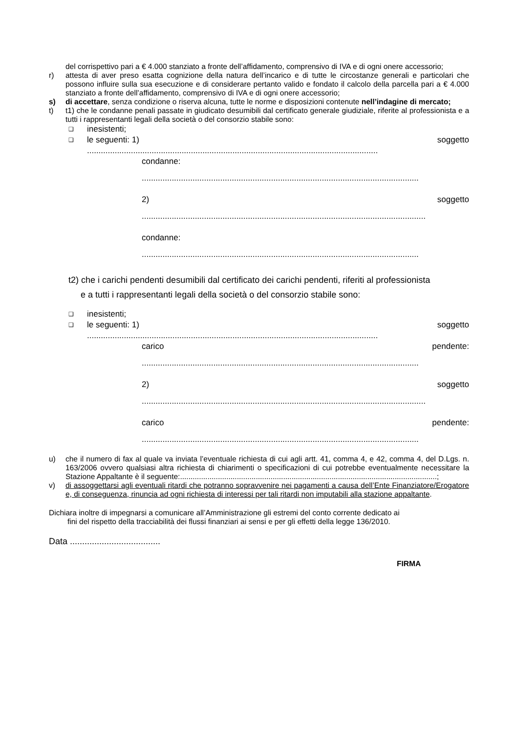del corrispettivo pari a € 4.000 stanziato a fronte dell’affidamento, comprensivo di IVA e di ogni onere accessorio;
r) attesta di aver preso esatta cognizione della natura dell’incarico e di tutte le circostanze generali e particolari che possono influire sulla sua esecuzione e di considerare pertanto valido e fondato il calcolo della parcella pari a € 4.000 stanziato a fronte dell’affidamento, comprensivo di IVA e di ogni onere accessorio;
s) di accettare, senza condizione o riserva alcuna, tutte le norme e disposizioni contenute nell’indagine di mercato;
t) t1) che le condanne penali passate in giudicato desumibili dal certificato generale giudiziale, riferite al professionista e a tutti i rappresentanti legali della società o del consorzio stabile sono:
❑ inesistenti;
❑ le seguenti: 1) soggetto
..............................................................................................................................
condanne:
........................................................................................................................
2) soggetto
...........................................................................................................................
condanne:
........................................................................................................................
t2) che i carichi pendenti desumibili dal certificato dei carichi pendenti, riferiti al professionista
e a tutti i rappresentanti legali della società o del consorzio stabile sono:
❑ inesistenti;
❑ le seguenti: 1) soggetto
..............................................................................................................................
carico pendente:
........................................................................................................................
2) soggetto
...........................................................................................................................
carico pendente:
........................................................................................................................
u) che il numero di fax al quale va inviata l’eventuale richiesta di cui agli artt. 41, comma 4, e 42, comma 4, del D.Lgs. n. 163/2006 ovvero qualsiasi altra richiesta di chiarimenti o specificazioni di cui potrebbe eventualmente necessitare la Stazione Appaltante è il seguente:..........................................................................................................................;
v) di assoggettarsi agli eventuali ritardi che potranno sopravvenire nei pagamenti a causa dell’Ente Finanziatore/Erogatore e, di conseguenza, rinuncia ad ogni richiesta di interessi per tali ritardi non imputabili alla stazione appaltante.
Dichiara inoltre di impegnarsi a comunicare all’Amministrazione gli estremi del conto corrente dedicato ai
fini del rispetto della tracciabilità dei flussi finanziari ai sensi e per gli effetti della legge 136/2010.
Data .....................................
FIRMA